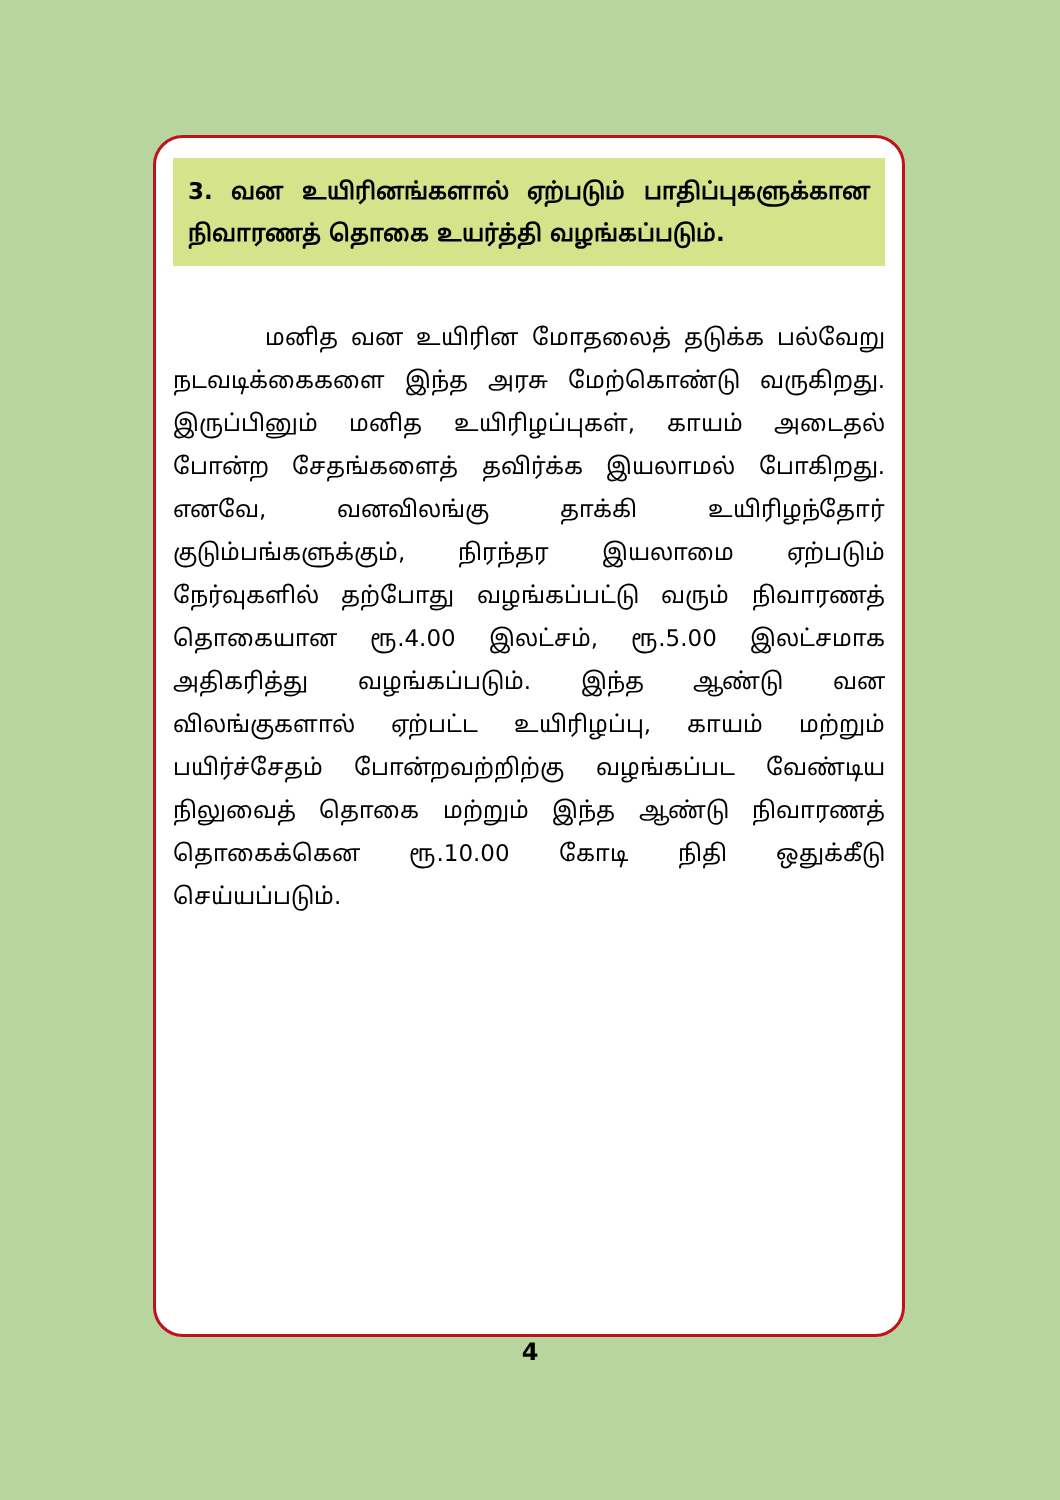3. வன உயிரினங்களால் ஏற்படும் பாதிப்புகளுக்கான நிவாரணத் தொகை உயர்த்தி வழங்கப்படும்.
    மனித வன உயிரின மோதலைத் தடுக்க பல்வேறு நடவடிக்கைகளை இந்த அரசு மேற்கொண்டு வருகிறது. இருப்பினும் மனித உயிரிழப்புகள், காயம் அடைதல் போன்ற சேதங்களைத் தவிர்க்க இயலாமல் போகிறது. எனவே, வனவிலங்கு தாக்கி உயிரிழந்தோர் குடும்பங்களுக்கும், நிரந்தர இயலாமை ஏற்படும் நேர்வுகளில் தற்போது வழங்கப்பட்டு வரும் நிவாரணத் தொகையான ரூ.4.00 இலட்சம், ரூ.5.00 இலட்சமாக அதிகரித்து வழங்கப்படும். இந்த ஆண்டு வன விலங்குகளால் ஏற்பட்ட உயிரிழப்பு, காயம் மற்றும் பயிர்ச்சேதம் போன்றவற்றிற்கு வழங்கப்பட வேண்டிய நிலுவைத் தொகை மற்றும் இந்த ஆண்டு நிவாரணத் தொகைக்கென ரூ.10.00 கோடி நிதி ஒதுக்கீடு செய்யப்படும்.
4